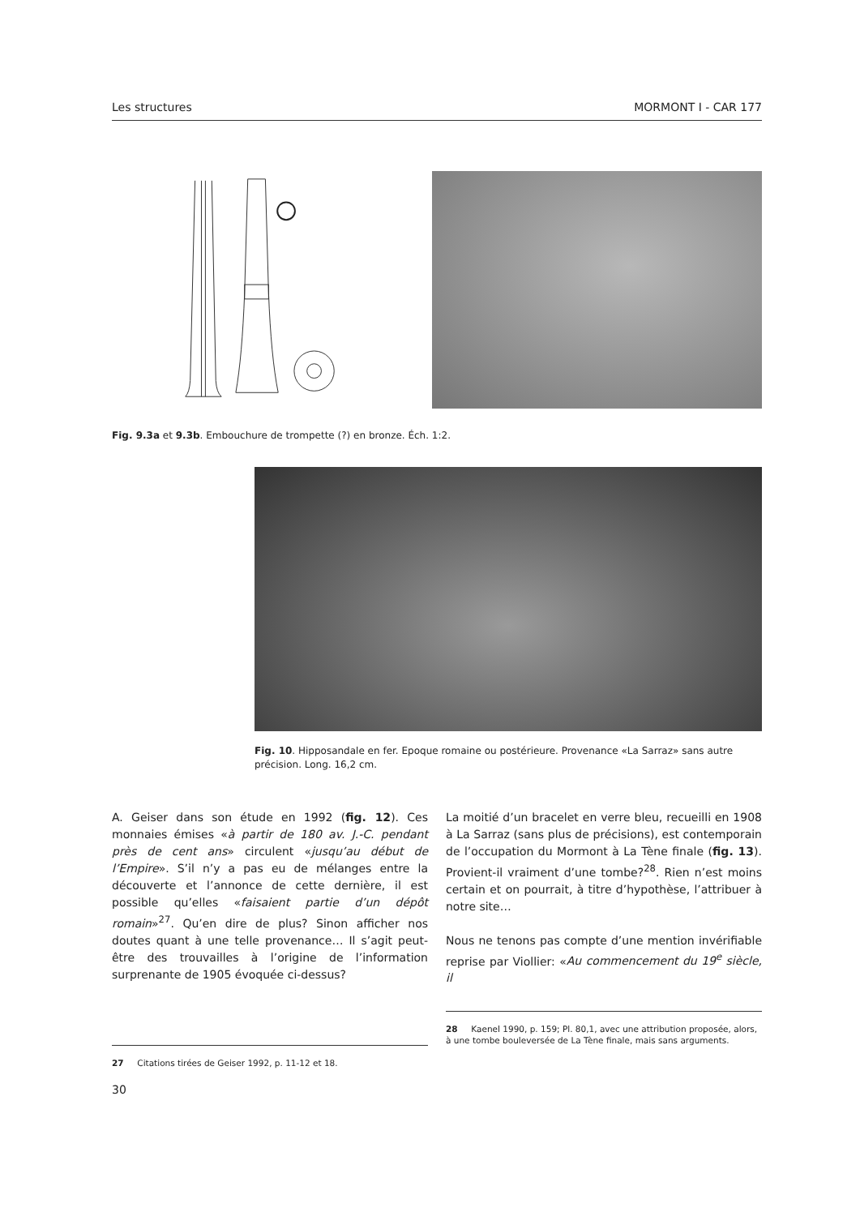Les structures MORMONT I - CAR 177
Fig. 9.3a et 9.3b. Embouchure de trompette (?) en bronze. Éch. 1:2.
Fig. 10. Hipposandale en fer. Epoque romaine ou postérieure. Provenance «La Sarraz» sans autre précision. Long. 16,2 cm.
A. Geiser dans son étude en 1992 (fig. 12). Ces monnaies émises «à partir de 180 av. J.-C. pendant près de cent ans» circulent «jusqu’au début de l’Empire». S’il n’y a pas eu de mélanges entre la découverte et l’annonce de cette dernière, il est possible qu’elles «faisaient partie d’un dépôt romain»<sup>27</sup>. Qu’en dire de plus? Sinon afficher nos doutes quant à une telle provenance… Il s’agit peut-être des trouvailles à l’origine de l’information surprenante de 1905 évoquée ci-dessus?
La moitié d’un bracelet en verre bleu, recueilli en 1908 à La Sarraz (sans plus de précisions), est contemporain de l’occupation du Mormont à La Tène finale (fig. 13). Provient-il vraiment d’une tombe?<sup>28</sup>. Rien n’est moins certain et on pourrait, à titre d’hypothèse, l’attribuer à notre site…
Nous ne tenons pas compte d’une mention invérifiable reprise par Viollier: «Au commencement du 19<sup>e</sup> siècle, il
27 Citations tirées de Geiser 1992, p. 11-12 et 18.
28 Kaenel 1990, p. 159; Pl. 80,1, avec une attribution proposée, alors, à une tombe bouleversée de La Tène finale, mais sans arguments.
30